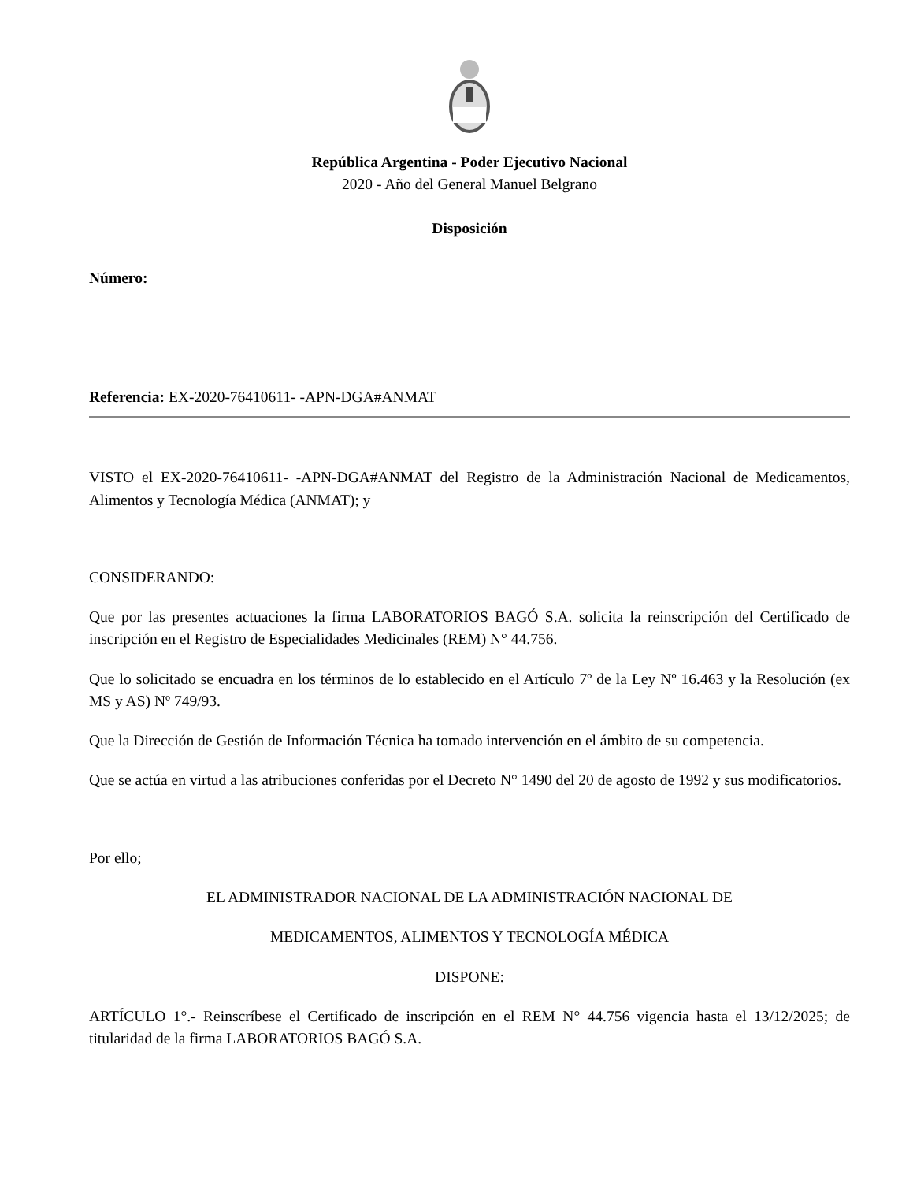República Argentina - Poder Ejecutivo Nacional
2020 - Año del General Manuel Belgrano
Disposición
Número:
Referencia: EX-2020-76410611- -APN-DGA#ANMAT
VISTO el EX-2020-76410611- -APN-DGA#ANMAT del Registro de la Administración Nacional de Medicamentos, Alimentos y Tecnología Médica (ANMAT); y
CONSIDERANDO:
Que por las presentes actuaciones la firma LABORATORIOS BAGÓ S.A. solicita la reinscripción del Certificado de inscripción en el Registro de Especialidades Medicinales (REM) N° 44.756.
Que lo solicitado se encuadra en los términos de lo establecido en el Artículo 7º de la Ley Nº 16.463 y la Resolución (ex MS y AS) Nº 749/93.
Que la Dirección de Gestión de Información Técnica ha tomado intervención en el ámbito de su competencia.
Que se actúa en virtud a las atribuciones conferidas por el Decreto N° 1490 del 20 de agosto de 1992 y sus modificatorios.
Por ello;
EL ADMINISTRADOR NACIONAL DE LA ADMINISTRACIÓN NACIONAL DE
MEDICAMENTOS, ALIMENTOS Y TECNOLOGÍA MÉDICA
DISPONE:
ARTÍCULO 1°.- Reinscríbese el Certificado de inscripción en el REM N° 44.756 vigencia hasta el 13/12/2025; de titularidad de la firma LABORATORIOS BAGÓ S.A.